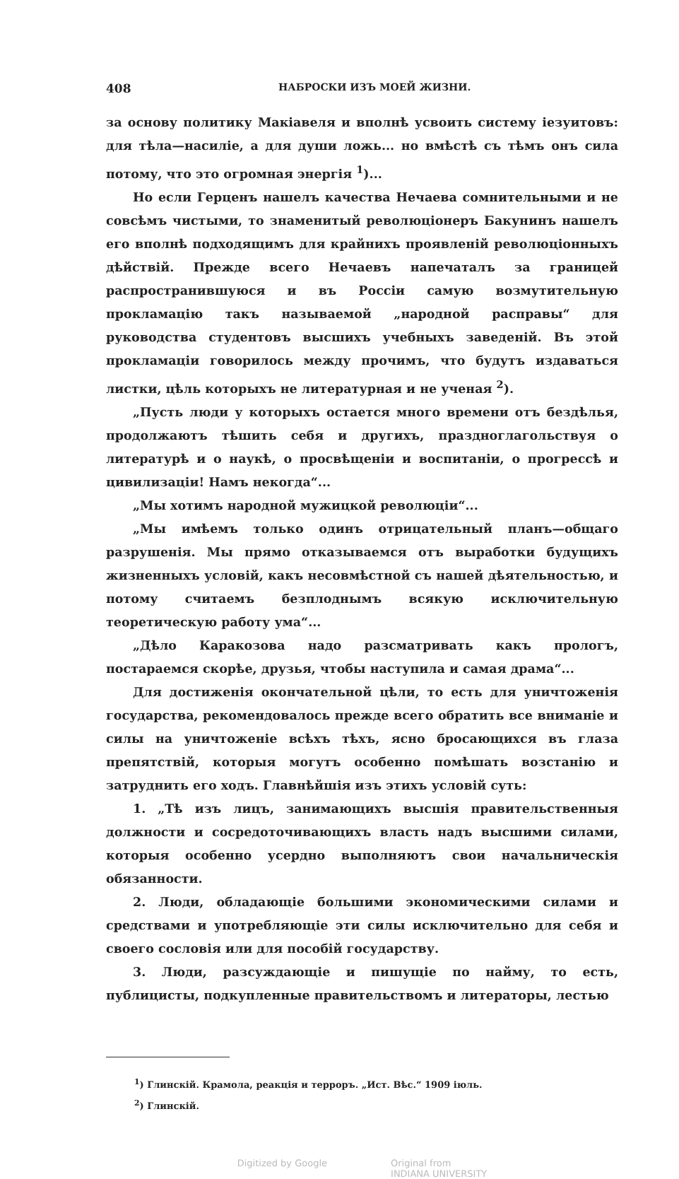408 НАБРОСКИ ИЗЪ МОЕЙ ЖИЗНИ.
за основу политику Макіавеля и вполнѣ усвоить систему іезуитовъ: для тѣла—насиліе, а для души ложь... но вмѣстѣ съ тѣмъ онъ сила потому, что это огромная энергія <sup>1</sup>)...
Но если Герценъ нашелъ качества Нечаева сомнительными и не совсѣмъ чистыми, то знаменитый революціонеръ Бакунинъ нашелъ его вполнѣ подходящимъ для крайнихъ проявленій революціонныхъ дѣйствій. Прежде всего Нечаевъ напечаталъ за границей распространившуюся и въ Россіи самую возмутительную прокламацію такъ называемой „народной расправы“ для руководства студентовъ высшихъ учебныхъ заведеній. Въ этой прокламаціи говорилось между прочимъ, что будутъ издаваться листки, цѣль которыхъ не литературная и не ученая <sup>2</sup>).
„Пусть люди у которыхъ остается много времени отъ бездѣлья, продолжаютъ тѣшить себя и другихъ, празднoглагольствуя о литературѣ и о наукѣ, о просвѣщеніи и воспитаніи, о прогрессѣ и цивилизаціи! Намъ некогда“...
„Мы хотимъ народной мужицкой революціи“...
„Мы имѣемъ только одинъ отрицательный планъ—общаго разрушенія. Мы прямо отказываемся отъ выработки будущихъ жизненныхъ условій, какъ несовмѣстной съ нашей дѣятельностью, и потому считаемъ безплоднымъ всякую исключительную теоретическую работу ума“...
„Дѣло Каракозова надо разсматривать какъ прологъ, постараемся скорѣе, друзья, чтобы наступила и самая драма“...
Для достиженія окончательной цѣли, то есть для уничтоженія государства, рекомендовалось прежде всего обратить все вниманіе и силы на уничтоженіе всѣхъ тѣхъ, ясно бросающихся въ глаза препятствій, которыя могутъ особенно помѣшать возстанію и затруднить его ходъ. Главнѣйшія изъ этихъ условій суть:
1. „Тѣ изъ лицъ, занимающихъ высшія правительственныя должности и сосредоточивающихъ власть надъ высшими силами, которыя особенно усердно выполняютъ свои начальническія обязанности.
2. Люди, обладающіе большими экономическими силами и средствами и употребляющіе эти силы исключительно для себя и своего сословія или для пособій государству.
3. Люди, разсуждающіе и пишущіе по найму, то есть, публицисты, подкупленные правительствомъ и литераторы, лестью
<sup>1</sup>) Глинскій. Крамола, реакція и терроръ. „Ист. Вѣс.“ 1909 іюль.
<sup>2</sup>) Глинскій.
Digitized by Google Original from
INDIANA UNIVERSITY